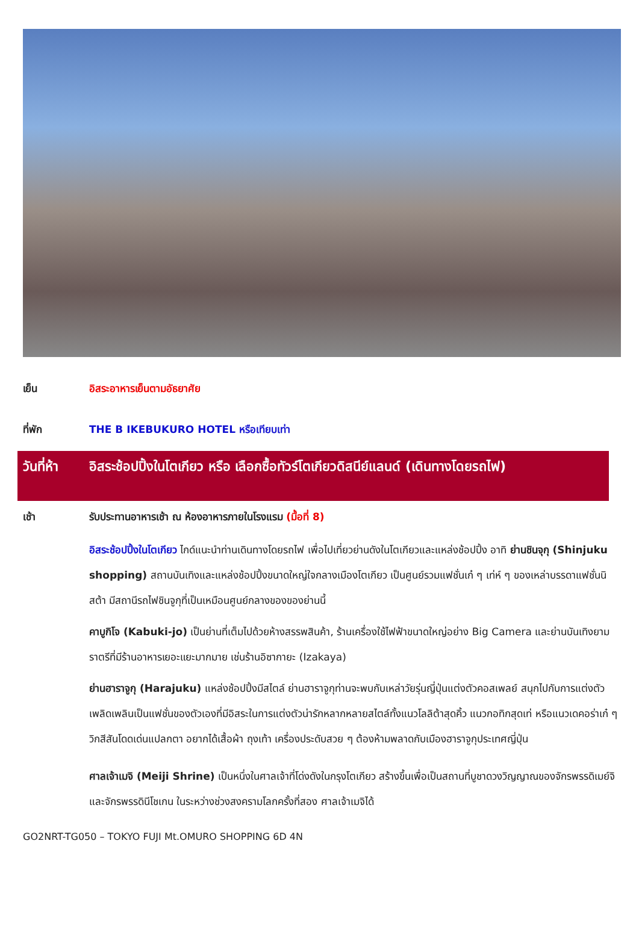เย็น อิสระอาหารเย็นตามอัธยาศัย
ที่พัก THE B IKEBUKURO HOTEL หรือเทียบเท่า
วันที่ห้า
อิสระช้อปปิ้งในโตเกียว หรือ เลือกซื้อทัวร์โตเกียวดิสนีย์แลนด์ (เดินทางโดยรถไฟ)
เช้า รับประทานอาหารเช้า ณ ห้องอาหารภายในโรงแรม (มื้อที่ 8)
อิสระช้อปปิ้งในโตเกียว ไกด์แนะนำท่านเดินทางโดยรถไฟ เพื่อไปเที่ยวย่านดังในโตเกียวและแหล่งช้อปปิ้ง อาทิ ย่านชินจุกุ (Shinjuku shopping) สถานบันเทิงและแหล่งช้อปปิ้งขนาดใหญ่ใจกลางเมืองโตเกียว เป็นศูนย์รวมแฟชั่นเก๋ ๆ เท่ห์ ๆ ของเหล่าบรรดาแฟชั่นนิสต้า มีสถานีรถไฟชินจูกุที่เป็นเหมือนศูนย์กลางของของย่านนี้
คาบูกิโจ (Kabuki-jo) เป็นย่านที่เต็มไปด้วยห้างสรรพสินค้า, ร้านเครื่องใช้ไฟฟ้าขนาดใหญ่อย่าง Big Camera และย่านบันเทิงยามราตรีที่มีร้านอาหารเยอะแยะมากมาย เช่นร้านอิซากายะ (Izakaya)
ย่านฮาราจูกุ (Harajuku) แหล่งช้อปปิ้งมีสไตล์ ย่านฮาราจูกุท่านจะพบกับเหล่าวัยรุ่นญี่ปุ่นแต่งตัวคอสเพลย์ สนุกไปกับการแต่งตัวเพลิดเพลินเป็นแฟชั่นของตัวเองที่มีอิสระในการแต่งตัวน่ารักหลากหลายสไตล์ทั้งแนวโลลิต้าสุดคิ้ว แนวกอทิกสุดเท่ หรือแนวเดคอร่าเก๋ ๆ วิกสีสันโดดเด่นแปลกตา อยากได้เสื้อผ้า ถุงเท้า เครื่องประดับสวย ๆ ต้องห้ามพลาดกับเมืองฮาราจูกุประเทศญี่ปุ่น
ศาลเจ้าเมจิ (Meiji Shrine) เป็นหนึ่งในศาลเจ้าที่โด่งดังในกรุงโตเกียว สร้างขึ้นเพื่อเป็นสถานที่บูชาดวงวิญญาณของจักรพรรดิเมย์จิและจักรพรรดินีโชเกน ในระหว่างช่วงสงครามโลกครั้งที่สอง ศาลเจ้าเมจิได้
GO2NRT-TG050 – TOKYO FUJI Mt.OMURO SHOPPING 6D 4N